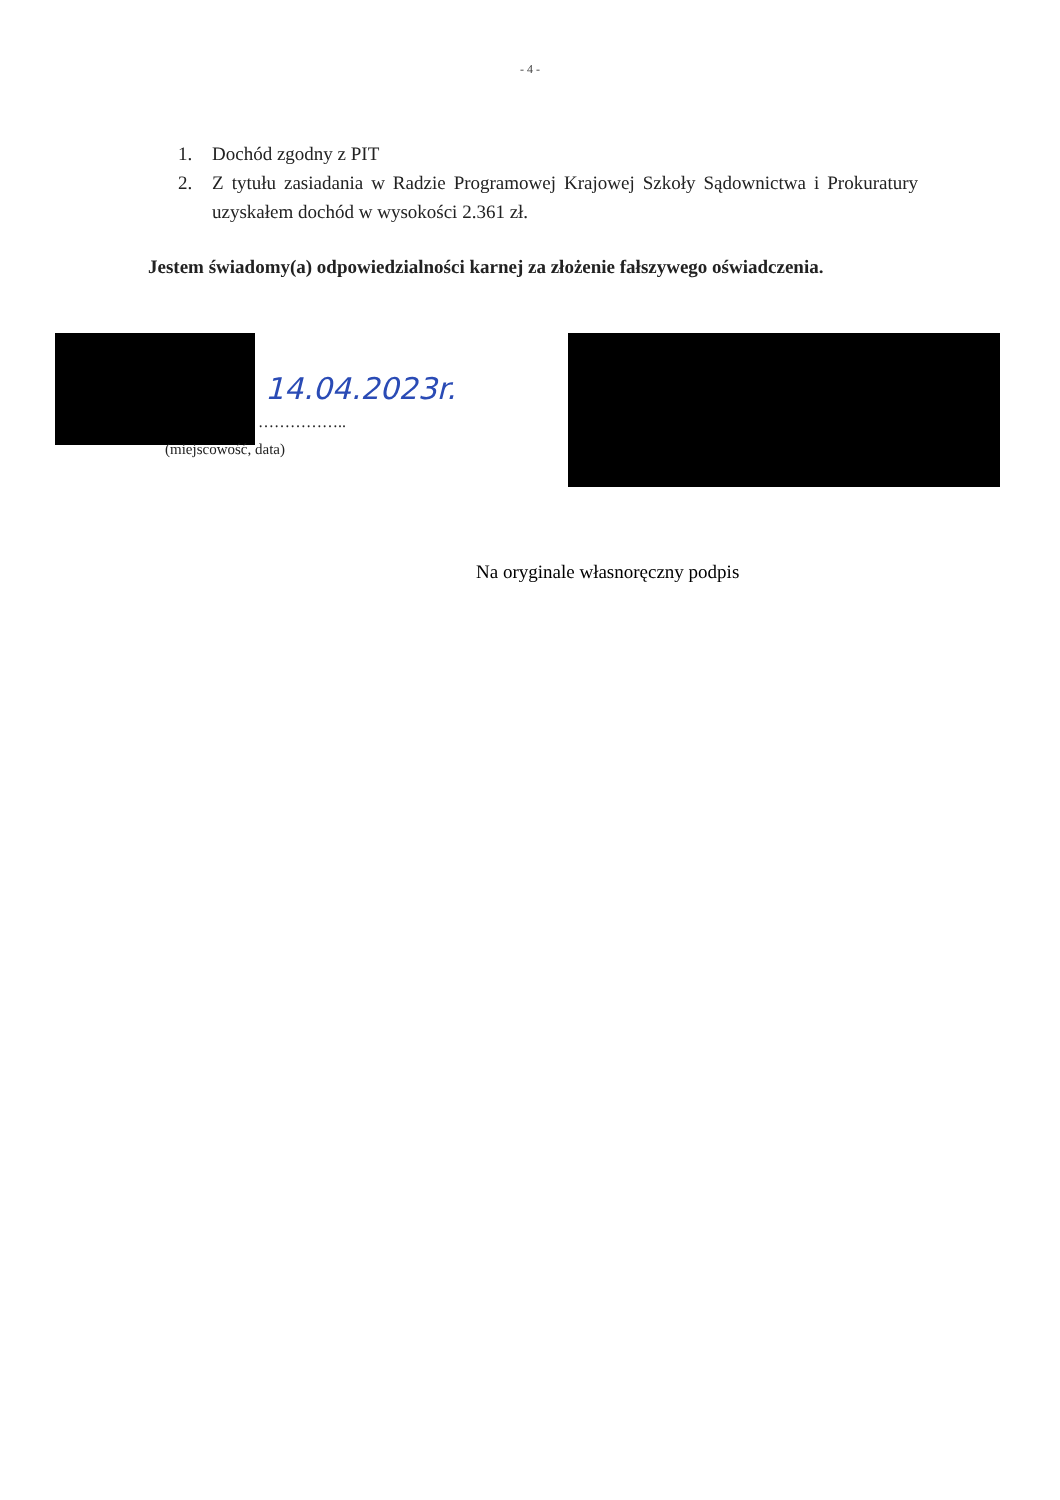- 4 -
1. Dochód zgodny z PIT
2. Z tytułu zasiadania w Radzie Programowej Krajowej Szkoły Sądownictwa i Prokuratury uzyskałem dochód w wysokości 2.361 zł.
Jestem świadomy(a) odpowiedzialności karnej za złożenie fałszywego oświadczenia.
14.04.2023r.
……………..
(miejscowość, data)
Na oryginale własnoręczny podpis